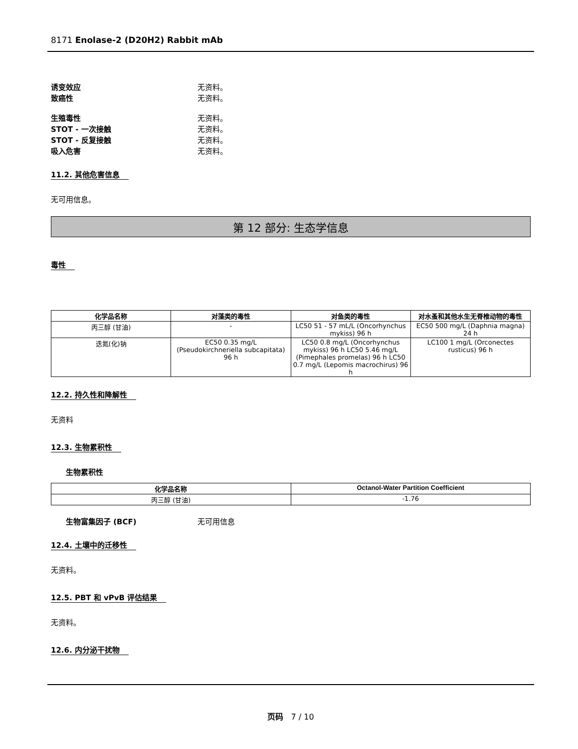8171 Enolase-2 (D20H2) Rabbit mAb
诱变效应 无资料。
致癌性 无资料。
生殖毒性 无资料。
STOT - 一次接触 无资料。
STOT - 反复接触 无资料。
吸入危害 无资料。
11.2. 其他危害信息
无可用信息。
第 12 部分: 生态学信息
毒性
| 化学品名称 | 对藻类的毒性 | 对鱼类的毒性 | 对水蚤和其他水生无脊椎动物的毒性 |
| --- | --- | --- | --- |
| 丙三醇 (甘油) | - | LC50 51 - 57 mL/L (Oncorhynchus mykiss) 96 h | EC50 500 mg/L (Daphnia magna) 24 h |
| 迭氮(化)钠 | EC50 0.35 mg/L (Pseudokirchneriella subcapitata) 96 h | LC50 0.8 mg/L (Oncorhynchus mykiss) 96 h LC50 5.46 mg/L (Pimephales promelas) 96 h LC50 0.7 mg/L (Lepomis macrochirus) 96 h | LC100 1 mg/L (Orconectes rusticus) 96 h |
12.2. 持久性和降解性
无资料
12.3. 生物累积性
生物累积性
| 化学品名称 | Octanol-Water Partition Coefficient |
| --- | --- |
| 丙三醇 (甘油) | -1.76 |
生物富集因子 (BCF) 无可用信息
12.4. 土壤中的迁移性
无资料。
12.5. PBT 和 vPvB 评估结果
无资料。
12.6. 内分泌干扰物
页码 7 / 10